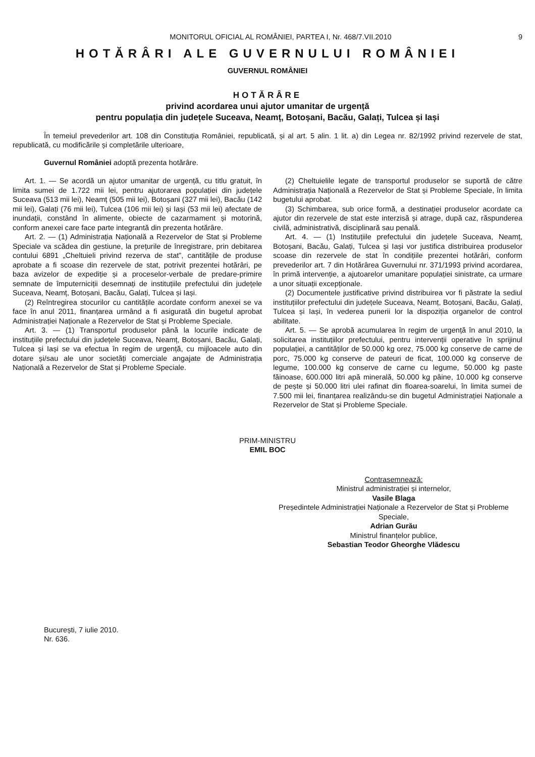MONITORUL OFICIAL AL ROMÂNIEI, PARTEA I, Nr. 468/7.VII.2010 9
HOTĂRÂRI ALE GUVERNULUI ROMÂNIEI
GUVERNUL ROMÂNIEI
HOTĂRÂRE
privind acordarea unui ajutor umanitar de urgență
pentru populația din județele Suceava, Neamț, Botoșani, Bacău, Galați, Tulcea și Iași
În temeiul prevederilor art. 108 din Constituția României, republicată, și al art. 5 alin. 1 lit. a) din Legea nr. 82/1992 privind rezervele de stat, republicată, cu modificările și completările ulterioare,
Guvernul României adoptă prezenta hotărâre.
Art. 1. — Se acordă un ajutor umanitar de urgență, cu titlu gratuit, în limita sumei de 1.722 mii lei, pentru ajutorarea populației din județele Suceava (513 mii lei), Neamț (505 mii lei), Botoșani (327 mii lei), Bacău (142 mii lei), Galați (76 mii lei), Tulcea (106 mii lei) și Iași (53 mii lei) afectate de inundații, constând în alimente, obiecte de cazarmament și motorină, conform anexei care face parte integrantă din prezenta hotărâre.
Art. 2. — (1) Administrația Națională a Rezervelor de Stat și Probleme Speciale va scădea din gestiune, la prețurile de înregistrare, prin debitarea contului 6891 „Cheltuieli privind rezerva de stat”, cantitățile de produse aprobate a fi scoase din rezervele de stat, potrivit prezentei hotărâri, pe baza avizelor de expediție și a proceselor-verbale de predare-primire semnate de împuterniciții desemnați de instituțiile prefectului din județele Suceava, Neamț, Botoșani, Bacău, Galați, Tulcea și Iași.
(2) Reîntregirea stocurilor cu cantitățile acordate conform anexei se va face în anul 2011, finanțarea urmând a fi asigurată din bugetul aprobat Administrației Naționale a Rezervelor de Stat și Probleme Speciale.
Art. 3. — (1) Transportul produselor până la locurile indicate de instituțiile prefectului din județele Suceava, Neamț, Botoșani, Bacău, Galați, Tulcea și Iași se va efectua în regim de urgență, cu mijloacele auto din dotare și/sau ale unor societăți comerciale angajate de Administrația Națională a Rezervelor de Stat și Probleme Speciale.
(2) Cheltuielile legate de transportul produselor se suportă de către Administrația Națională a Rezervelor de Stat și Probleme Speciale, în limita bugetului aprobat.
(3) Schimbarea, sub orice formă, a destinației produselor acordate ca ajutor din rezervele de stat este interzisă și atrage, după caz, răspunderea civilă, administrativă, disciplinară sau penală.
Art. 4. — (1) Instituțiile prefectului din județele Suceava, Neamț, Botoșani, Bacău, Galați, Tulcea și Iași vor justifica distribuirea produselor scoase din rezervele de stat în condițiile prezentei hotărâri, conform prevederilor art. 7 din Hotărârea Guvernului nr. 371/1993 privind acordarea, în primă intervenție, a ajutoarelor umanitare populației sinistrate, ca urmare a unor situații excepționale.
(2) Documentele justificative privind distribuirea vor fi păstrate la sediul instituțiilor prefectului din județele Suceava, Neamț, Botoșani, Bacău, Galați, Tulcea și Iași, în vederea punerii lor la dispoziția organelor de control abilitate.
Art. 5. — Se aprobă acumularea în regim de urgență în anul 2010, la solicitarea instituțiilor prefectului, pentru intervenții operative în sprijinul populației, a cantităților de 50.000 kg orez, 75.000 kg conserve de carne de porc, 75.000 kg conserve de pateuri de ficat, 100.000 kg conserve de legume, 100.000 kg conserve de carne cu legume, 50.000 kg paste făinoase, 600.000 litri apă minerală, 50.000 kg pâine, 10.000 kg conserve de pește și 50.000 litri ulei rafinat din floarea-soarelui, în limita sumei de 7.500 mii lei, finanțarea realizându-se din bugetul Administrației Naționale a Rezervelor de Stat și Probleme Speciale.
PRIM-MINISTRU
EMIL BOC
Contrasemnează:
Ministrul administrației și internelor,
Vasile Blaga
Președintele Administrației Naționale a Rezervelor de Stat și Probleme Speciale,
Adrian Gurău
Ministrul finanțelor publice,
Sebastian Teodor Gheorghe Vlădescu
București, 7 iulie 2010.
Nr. 636.